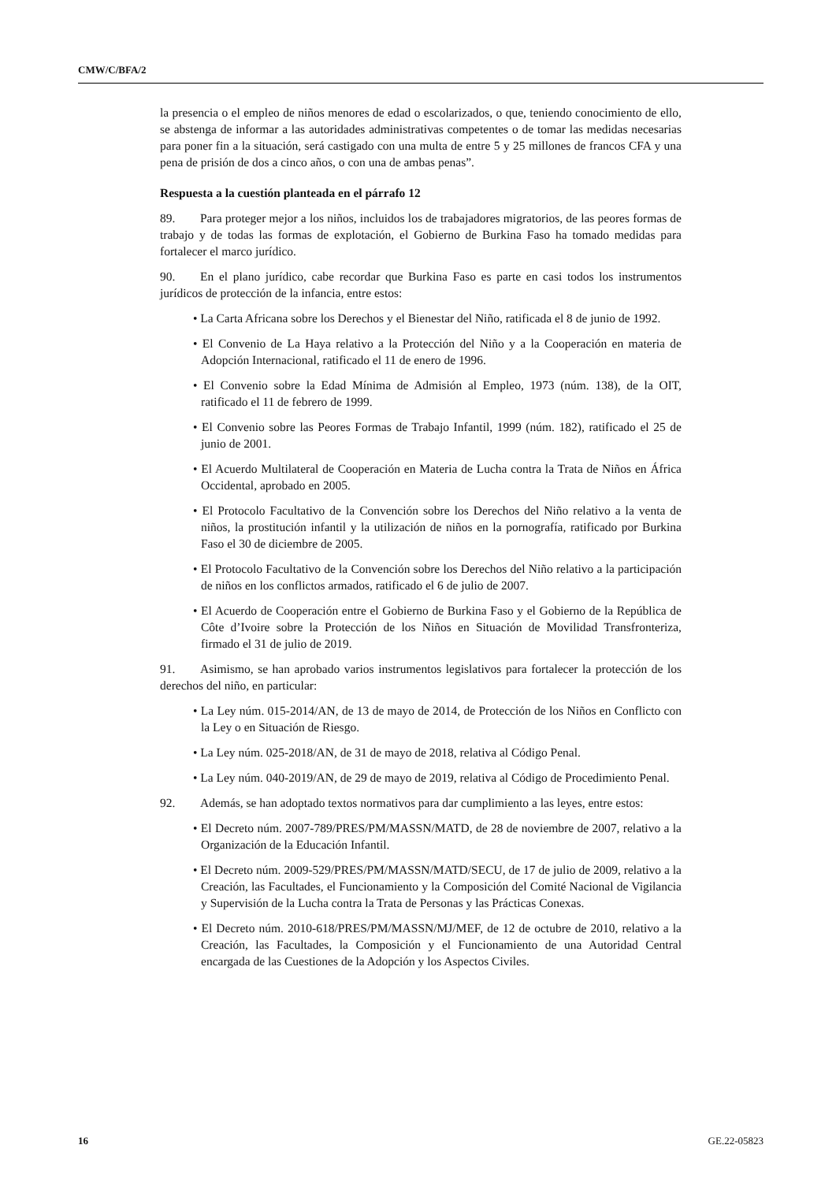CMW/C/BFA/2
la presencia o el empleo de niños menores de edad o escolarizados, o que, teniendo conocimiento de ello, se abstenga de informar a las autoridades administrativas competentes o de tomar las medidas necesarias para poner fin a la situación, será castigado con una multa de entre 5 y 25 millones de francos CFA y una pena de prisión de dos a cinco años, o con una de ambas penas”.
Respuesta a la cuestión planteada en el párrafo 12
89. Para proteger mejor a los niños, incluidos los de trabajadores migratorios, de las peores formas de trabajo y de todas las formas de explotación, el Gobierno de Burkina Faso ha tomado medidas para fortalecer el marco jurídico.
90. En el plano jurídico, cabe recordar que Burkina Faso es parte en casi todos los instrumentos jurídicos de protección de la infancia, entre estos:
• La Carta Africana sobre los Derechos y el Bienestar del Niño, ratificada el 8 de junio de 1992.
• El Convenio de La Haya relativo a la Protección del Niño y a la Cooperación en materia de Adopción Internacional, ratificado el 11 de enero de 1996.
• El Convenio sobre la Edad Mínima de Admisión al Empleo, 1973 (núm. 138), de la OIT, ratificado el 11 de febrero de 1999.
• El Convenio sobre las Peores Formas de Trabajo Infantil, 1999 (núm. 182), ratificado el 25 de junio de 2001.
• El Acuerdo Multilateral de Cooperación en Materia de Lucha contra la Trata de Niños en África Occidental, aprobado en 2005.
• El Protocolo Facultativo de la Convención sobre los Derechos del Niño relativo a la venta de niños, la prostitución infantil y la utilización de niños en la pornografía, ratificado por Burkina Faso el 30 de diciembre de 2005.
• El Protocolo Facultativo de la Convención sobre los Derechos del Niño relativo a la participación de niños en los conflictos armados, ratificado el 6 de julio de 2007.
• El Acuerdo de Cooperación entre el Gobierno de Burkina Faso y el Gobierno de la República de Côte d’Ivoire sobre la Protección de los Niños en Situación de Movilidad Transfronteriza, firmado el 31 de julio de 2019.
91. Asimismo, se han aprobado varios instrumentos legislativos para fortalecer la protección de los derechos del niño, en particular:
• La Ley núm. 015-2014/AN, de 13 de mayo de 2014, de Protección de los Niños en Conflicto con la Ley o en Situación de Riesgo.
• La Ley núm. 025-2018/AN, de 31 de mayo de 2018, relativa al Código Penal.
• La Ley núm. 040-2019/AN, de 29 de mayo de 2019, relativa al Código de Procedimiento Penal.
92. Además, se han adoptado textos normativos para dar cumplimiento a las leyes, entre estos:
• El Decreto núm. 2007-789/PRES/PM/MASSN/MATD, de 28 de noviembre de 2007, relativo a la Organización de la Educación Infantil.
• El Decreto núm. 2009-529/PRES/PM/MASSN/MATD/SECU, de 17 de julio de 2009, relativo a la Creación, las Facultades, el Funcionamiento y la Composición del Comité Nacional de Vigilancia y Supervisión de la Lucha contra la Trata de Personas y las Prácticas Conexas.
• El Decreto núm. 2010-618/PRES/PM/MASSN/MJ/MEF, de 12 de octubre de 2010, relativo a la Creación, las Facultades, la Composición y el Funcionamiento de una Autoridad Central encargada de las Cuestiones de la Adopción y los Aspectos Civiles.
16 GE.22-05823